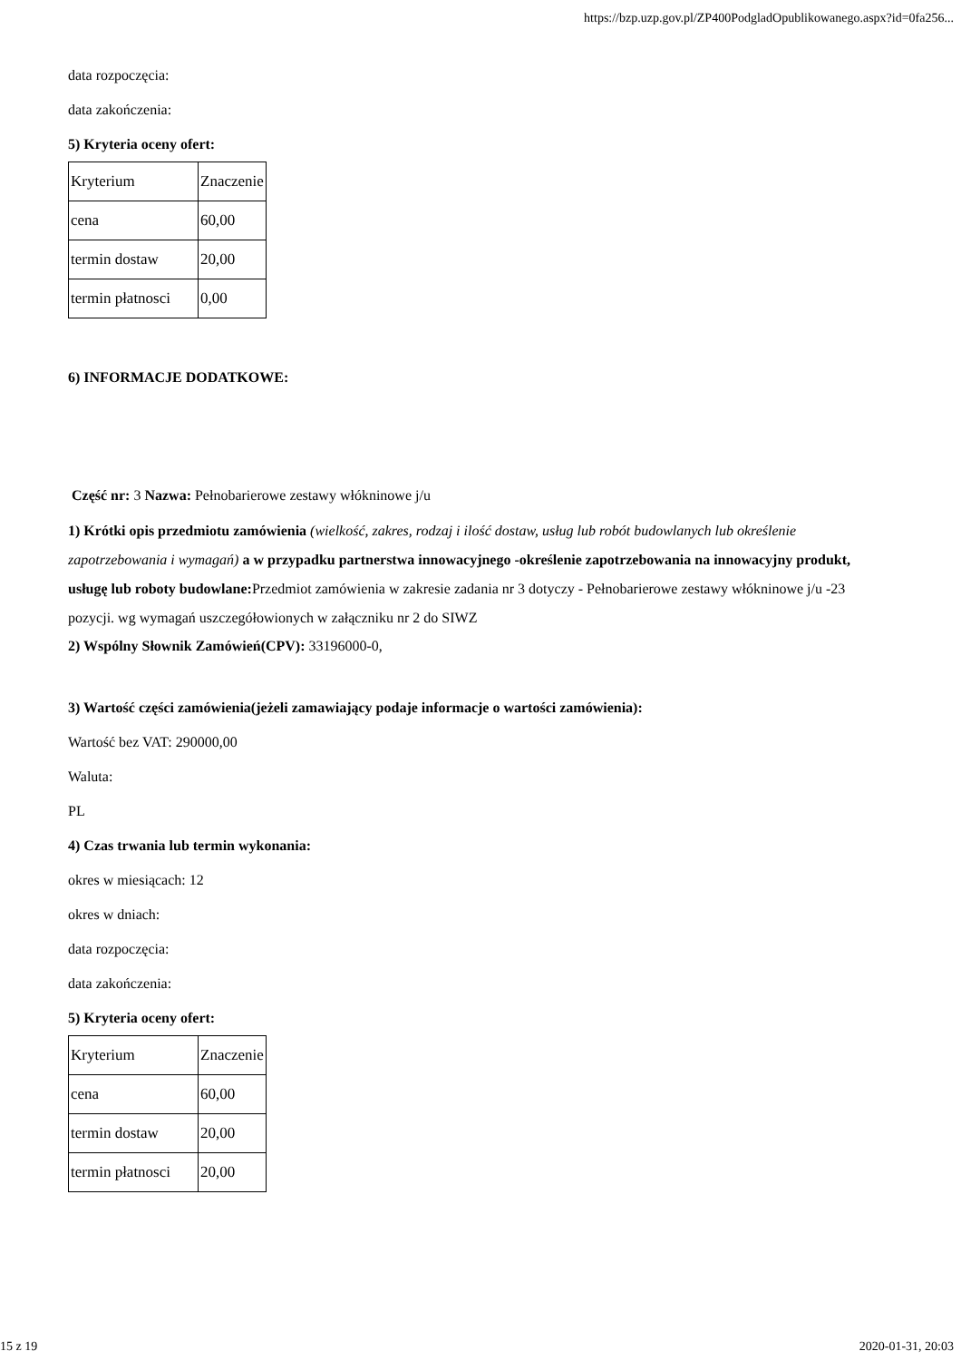https://bzp.uzp.gov.pl/ZP400PodgladOpublikowanego.aspx?id=0fa256...
data rozpoczęcia:
data zakończenia:
5) Kryteria oceny ofert:
| Kryterium | Znaczenie |
| cena | 60,00 |
| termin dostaw | 20,00 |
| termin płatnosci | 0,00 |
6) INFORMACJE DODATKOWE:
Część nr: 3 Nazwa: Pełnobarierowe zestawy włókninowe j/u
1) Krótki opis przedmiotu zamówienia (wielkość, zakres, rodzaj i ilość dostaw, usług lub robót budowlanych lub określenie zapotrzebowania i wymagań) a w przypadku partnerstwa innowacyjnego -określenie zapotrzebowania na innowacyjny produkt, usługę lub roboty budowlane: Przedmiot zamówienia w zakresie zadania nr 3 dotyczy - Pełnobarierowe zestawy włókninowe j/u -23 pozycji. wg wymagań uszczegółowionych w załączniku nr 2 do SIWZ
2) Wspólny Słownik Zamówień(CPV): 33196000-0,
3) Wartość części zamówienia(jeżeli zamawiający podaje informacje o wartości zamówienia):
Wartość bez VAT: 290000,00
Waluta:
PL
4) Czas trwania lub termin wykonania:
okres w miesiącach: 12
okres w dniach:
data rozpoczęcia:
data zakończenia:
5) Kryteria oceny ofert:
| Kryterium | Znaczenie |
| cena | 60,00 |
| termin dostaw | 20,00 |
| termin płatnosci | 20,00 |
15 z 19 2020-01-31, 20:03